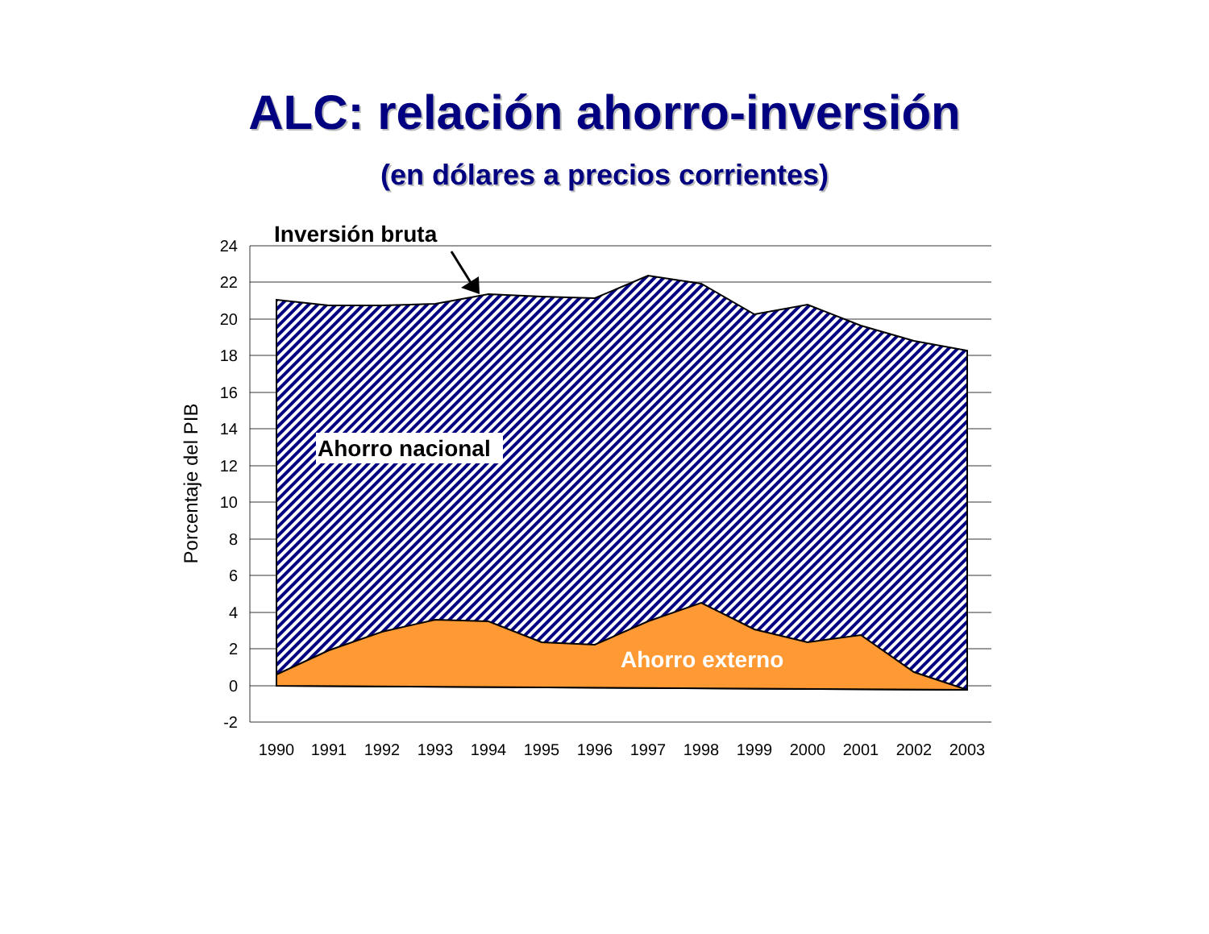ALC: relación ahorro-inversión
(en dólares a precios corrientes)
24
22
20
18
16
14
12
10
8
6
4
2
0
-2
1990
1991
1992
1993
1994
1995
1996
1997
1998
1999
2000
2001
2002
2003
Porcentaje del PIB
Inversión bruta
Ahorro nacional
Ahorro externo